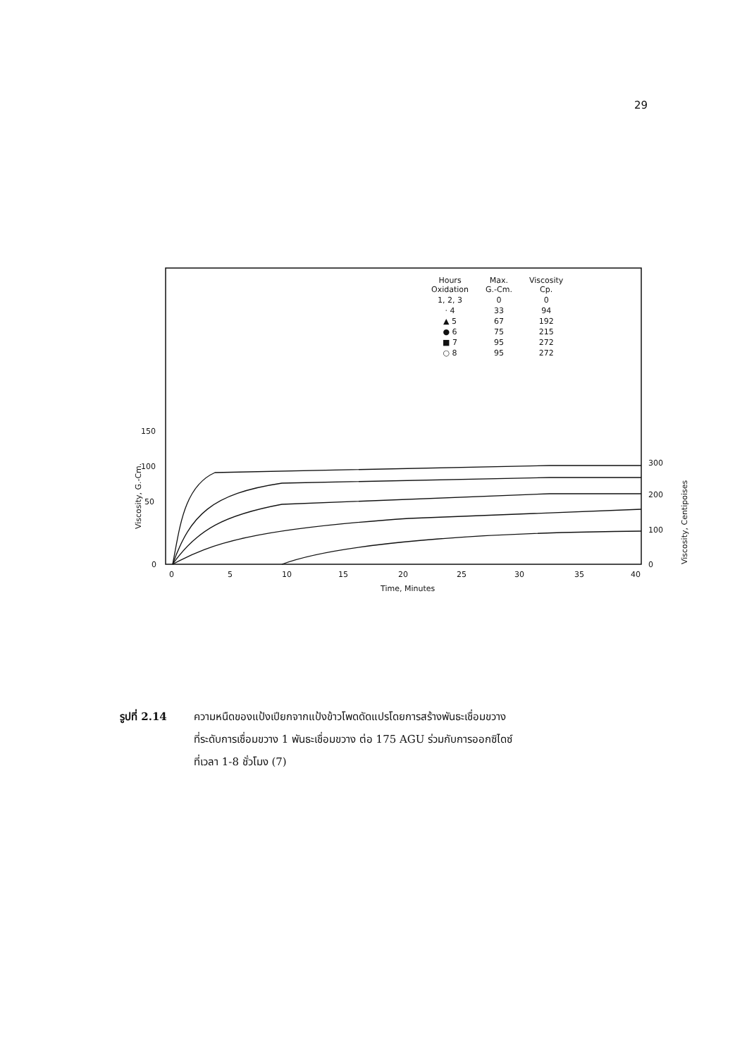29
150
100
50
0
0
5
10
15
20
25
30
35
40
300
200
100
0
Time, Minutes
Viscosity, G.-Cm.
Viscosity, Centipoises
| Hours Oxidation | Max. G.-Cm. | Viscosity Cp. |
| --- | --- | --- |
| 1, 2, 3 | 0 | 0 |
| · 4 | 33 | 94 |
| ▲ 5 | 67 | 192 |
| ● 6 | 75 | 215 |
| ■ 7 | 95 | 272 |
| ○ 8 | 95 | 272 |
รูปที่ 2.14 ความหนืดของแป้งเปียกจากแป้งข้าวโพดดัดแปรโดยการสร้างพันธะเชื่อมขวาง
ที่ระดับการเชื่อมขวาง 1 พันธะเชื่อมขวาง ต่อ 175 AGU ร่วมกับการออกซิไดซ์
ที่เวลา 1-8 ชั่วโมง (7)